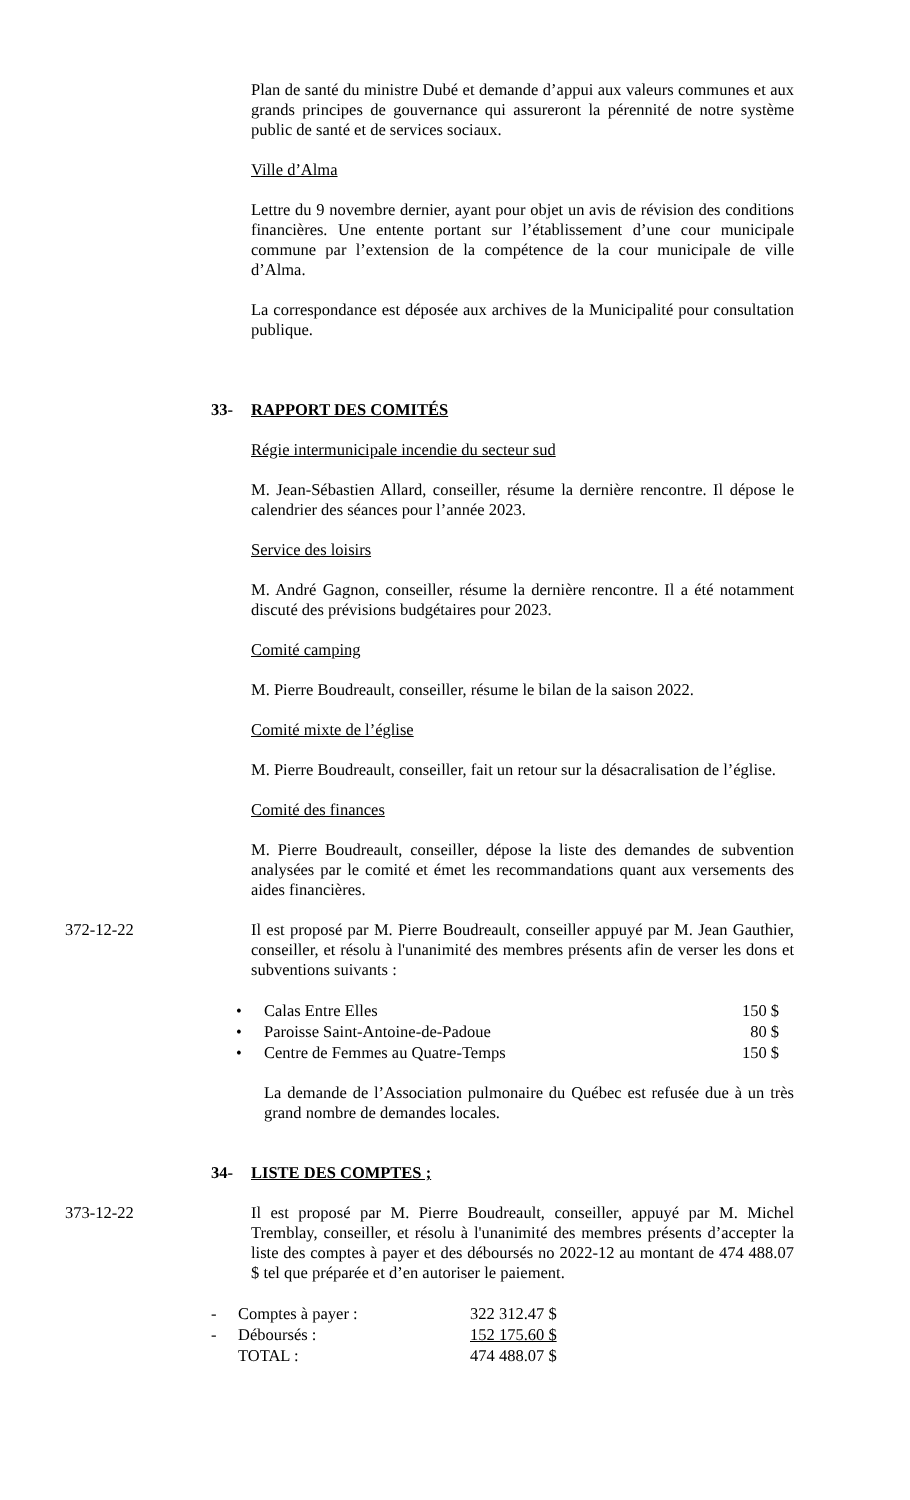Plan de santé du ministre Dubé et demande d’appui aux valeurs communes et aux grands principes de gouvernance qui assureront la pérennité de notre système public de santé et de services sociaux.
Ville d’Alma
Lettre du 9 novembre dernier, ayant pour objet un avis de révision des conditions financières. Une entente portant sur l’établissement d’une cour municipale commune par l’extension de la compétence de la cour municipale de ville d’Alma.
La correspondance est déposée aux archives de la Municipalité pour consultation publique.
33- RAPPORT DES COMITÉS
Régie intermunicipale incendie du secteur sud
M. Jean-Sébastien Allard, conseiller, résume la dernière rencontre. Il dépose le calendrier des séances pour l’année 2023.
Service des loisirs
M. André Gagnon, conseiller, résume la dernière rencontre. Il a été notamment discuté des prévisions budgétaires pour 2023.
Comité camping
M. Pierre Boudreault, conseiller, résume le bilan de la saison 2022.
Comité mixte de l’église
M. Pierre Boudreault, conseiller, fait un retour sur la désacralisation de l’église.
Comité des finances
M. Pierre Boudreault, conseiller, dépose la liste des demandes de subvention analysées par le comité et émet les recommandations quant aux versements des aides financières.
372-12-22 Il est proposé par M. Pierre Boudreault, conseiller appuyé par M. Jean Gauthier, conseiller, et résolu à l'unanimité des membres présents afin de verser les dons et subventions suivants :
| • | Calas Entre Elles | 150 $ |
| • | Paroisse Saint-Antoine-de-Padoue | 80 $ |
| • | Centre de Femmes au Quatre-Temps | 150 $ |
La demande de l’Association pulmonaire du Québec est refusée due à un très grand nombre de demandes locales.
34- LISTE DES COMPTES ;
373-12-22 Il est proposé par M. Pierre Boudreault, conseiller, appuyé par M. Michel Tremblay, conseiller, et résolu à l'unanimité des membres présents d’accepter la liste des comptes à payer et des déboursés no 2022-12 au montant de 474 488.07 $ tel que préparée et d’en autoriser le paiement.
| - | Comptes à payer : | 322 312.47 $ |
| - | Déboursés : | 152 175.60 $ |
| | TOTAL : | 474 488.07 $ |